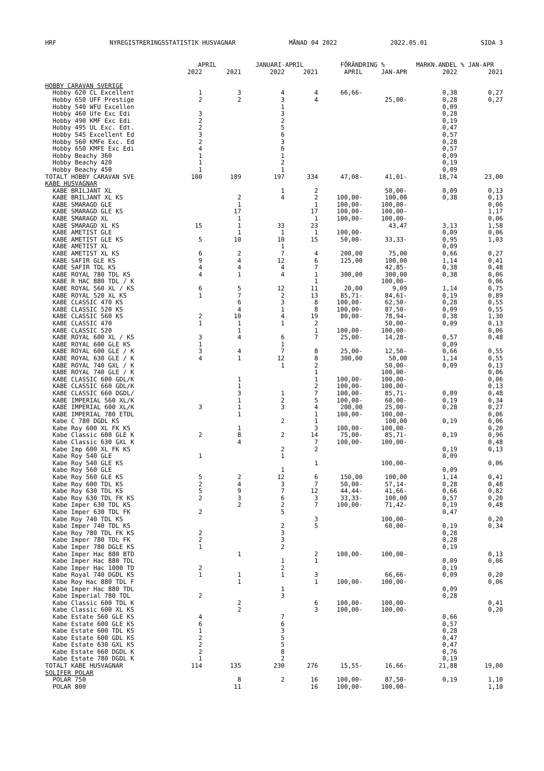HRF NYREGISTRERINGSSTATISTIK HUSVAGNAR MÅNAD 04 2022 2022.05.01 SIDA 3
| | APRIL | | JANUARI-APRIL | | FÖRÄNDRING % | | MARKN.ANDEL % JAN-APR | |
| --- | --- | --- | --- | --- | --- | --- | --- | --- |
| | 2022 | 2021 | 2022 | 2021 | APRIL | JAN-APR | 2022 | 2021 |
| HOBBY CARAVAN SVERIGE | | | | | | | | |
| Hobby 620 CL Excellent | 1 | 3 | 4 | 4 | 66,66- | | 0,38 | 0,27 |
| Hobby 650 UFF Prestige | 2 | 2 | 3 | 4 | | 25,00- | 0,28 | 0,27 |
| Hobby 540 WFU Excellen | | | 1 | | | | 0,09 | |
| Hobby 460 Ufe Exc Edi | 3 | | 3 | | | | 0,28 | |
| Hobby 490 KMF Exc Edi | 2 | | 2 | | | | 0,19 | |
| Hobby 495 UL Exc. Edt. | 2 | | 5 | | | | 0,47 | |
| Hobby 545 Excellent Ed | 3 | | 6 | | | | 0,57 | |
| Hobby 560 KMFe Exc. Ed | 2 | | 3 | | | | 0,28 | |
| Hobby 650 KMFE Exc Edi | 4 | | 6 | | | | 0,57 | |
| Hobby Beachy 360 | 1 | | 1 | | | | 0,09 | |
| Hobby Beachy 420 | 1 | | 2 | | | | 0,19 | |
| Hobby Beachy 450 | 1 | | 1 | | | | 0,09 | |
| TOTALT HOBBY CARAVAN SVE | 100 | 189 | 197 | 334 | 47,08- | 41,01- | 18,74 | 23,00 |
| KABE HUSVAGNAR | | | | | | | | |
| KABE BRILJANT XL | | | 1 | 2 | | 50,00- | 0,09 | 0,13 |
| KABE BRILJANT XL KS | | 2 | 4 | 2 | 100,00- | 100,00 | 0,38 | 0,13 |
| KABE SMARAGD GLE | | 1 | | 1 | 100,00- | 100,00- | | 0,06 |
| KABE SMARAGD GLE KS | | 17 | | 17 | 100,00- | 100,00- | | 1,17 |
| KABE SMARAGD XL | | 1 | | 1 | 100,00- | 100,00- | | 0,06 |
| KABE SMARAGD XL KS | 15 | 1 | 33 | 23 | | 43,47 | 3,13 | 1,58 |
| KABE AMETIST GLE | | 1 | 1 | 1 | 100,00- | | 0,09 | 0,06 |
| KABE AMETIST GLE KS | 5 | 10 | 10 | 15 | 50,00- | 33,33- | 0,95 | 1,03 |
| KABE AMETIST XL | | | 1 | | | | 0,09 | |
| KABE AMETIST XL KS | 6 | 2 | 7 | 4 | 200,00 | 75,00 | 0,66 | 0,27 |
| KABE SAFIR GLE KS | 9 | 4 | 12 | 6 | 125,00 | 100,00 | 1,14 | 0,41 |
| KABE SAFIR TDL KS | 4 | 4 | 4 | 7 | | 42,85- | 0,38 | 0,48 |
| KABE ROYAL 780 TDL KS | 4 | 1 | 4 | 1 | 300,00 | 300,00 | 0,38 | 0,06 |
| KABE R HAC 880 TDL / K | | | | 1 | | 100,00- | | 0,06 |
| KABE ROYAL 560 XL / KS | 6 | 5 | 12 | 11 | 20,00 | 9,09 | 1,14 | 0,75 |
| KABE ROYAL 520 XL KS | 1 | 7 | 2 | 13 | 85,71- | 84,61- | 0,19 | 0,89 |
| KABE CLASSIC 470 KS | | 6 | 3 | 8 | 100,00- | 62,50- | 0,28 | 0,55 |
| KABE CLASSIC 520 KS | | 4 | 1 | 8 | 100,00- | 87,50- | 0,09 | 0,55 |
| KABE CLASSIC 560 KS | 2 | 10 | 4 | 19 | 80,00- | 78,94- | 0,38 | 1,30 |
| KABE CLASSIC 470 | 1 | 1 | 1 | 2 | | 50,00- | 0,09 | 0,13 |
| KABE CLASSIC 520 | | 1 | | 1 | 100,00- | 100,00- | | 0,06 |
| KABE ROYAL 600 XL / KS | 3 | 4 | 6 | 7 | 25,00- | 14,28- | 0,57 | 0,48 |
| KABE ROYAL 600 GLE KS | 1 | | 1 | | | | 0,09 | |
| KABE ROYAL 600 GLE / K | 3 | 4 | 7 | 8 | 25,00- | 12,50- | 0,66 | 0,55 |
| KABE ROYAL 630 GLE / K | 4 | 1 | 12 | 8 | 300,00 | 50,00 | 1,14 | 0,55 |
| KABE ROYAL 740 GXL / K | | | 1 | 2 | | 50,00- | 0,09 | 0,13 |
| KABE ROYAL 740 GLE / K | | | | 1 | | 100,00- | | 0,06 |
| KABE CLASSIC 600 GDL/K | | 1 | | 1 | 100,00- | 100,00- | | 0,06 |
| KABE CLASSIC 660 GDL/K | | 1 | | 2 | 100,00- | 100,00- | | 0,13 |
| KABE CLASSIC 660 DGDL/ | | 3 | 1 | 7 | 100,00- | 85,71- | 0,09 | 0,48 |
| KABE IMPERIAL 560 XL/K | | 1 | 2 | 5 | 100,00- | 60,00- | 0,19 | 0,34 |
| KABE IMPERIAL 600 XL/K | 3 | 1 | 3 | 4 | 200,00 | 25,00- | 0,28 | 0,27 |
| KABE IMPERIAL 780 ETDL | | 1 | | 1 | 100,00- | 100,00- | | 0,06 |
| Kabe C 780 DGDL KS | | | 2 | 1 | | 100,00 | 0,19 | 0,06 |
| Kabe Roy 600 XL FK KS | | 1 | | 3 | 100,00- | 100,00- | | 0,20 |
| Kabe Classic 600 GLE K | 2 | 8 | 2 | 14 | 75,00- | 85,71- | 0,19 | 0,96 |
| Kabe Classic 630 GXL K | | 4 | | 7 | 100,00- | 100,00- | | 0,48 |
| Kabe Imp 600 XL FK KS | | | 2 | 2 | | | 0,19 | 0,13 |
| Kabe Roy 540 GLE | 1 | | 1 | | | | 0,09 | |
| Kabe Roy 540 GLE KS | | | | 1 | | 100,00- | | 0,06 |
| Kabe Roy 560 GLE | | | 1 | | | | 0,09 | |
| Kabe Roy 560 GLE KS | 5 | 2 | 12 | 6 | 150,00 | 100,00 | 1,14 | 0,41 |
| Kabe Roy 600 TDL KS | 2 | 4 | 3 | 7 | 50,00- | 57,14- | 0,28 | 0,48 |
| Kabe Roy 630 TDL KS | 5 | 9 | 7 | 12 | 44,44- | 41,66- | 0,66 | 0,82 |
| Kabe Roy 630 TDL FK KS | 2 | 3 | 6 | 3 | 33,33- | 100,00 | 0,57 | 0,20 |
| Kabe Imper 630 TDL KS | | 2 | 2 | 7 | 100,00- | 71,42- | 0,19 | 0,48 |
| Kabe Imper 630 TDL FK | 2 | | 5 | | | | 0,47 | |
| Kabe Roy 740 TDL KS | | | | 3 | | 100,00- | | 0,20 |
| Kabe Imper 740 TDL KS | | | 2 | 5 | | 60,00- | 0,19 | 0,34 |
| Kabe Roy 780 TDL FK KS | 2 | | 3 | | | | 0,28 | |
| Kabe Imper 780 TDL FK | 2 | | 3 | | | | 0,28 | |
| Kabe Imper 780 DGLE KS | 1 | | 2 | | | | 0,19 | |
| Kabe Imper Hac 880 BTD | | 1 | | 2 | 100,00- | 100,00- | | 0,13 |
| Kabe Imper Hac 880 TDL | | | 1 | 1 | | | 0,09 | 0,06 |
| Kabe Imper Hac 1000 TD | 2 | | 2 | | | | 0,19 | |
| Kabe Royal 740 DGDL KS | 1 | 1 | 1 | 3 | | 66,66- | 0,09 | 0,20 |
| Kabe Roy Hac 880 TDL F | | 1 | | 1 | 100,00- | 100,00- | | 0,06 |
| Kabe Imper Hac 880 TDL | | | 1 | | | | 0,09 | |
| Kabe Imperial 780 TDL | 2 | | 3 | | | | 0,28 | |
| Kabe Classic 600 TDL K | | 2 | | 6 | 100,00- | 100,00- | | 0,41 |
| Kabe Classic 600 XL KS | | 2 | | 3 | 100,00- | 100,00- | | 0,20 |
| Kabe Estate 560 GLE KS | 4 | | 7 | | | | 0,66 | |
| Kabe Estate 600 GLE KS | 6 | | 6 | | | | 0,57 | |
| Kabe Estate 600 TDL KS | 1 | | 3 | | | | 0,28 | |
| Kabe Estate 600 GDL KS | 2 | | 5 | | | | 0,47 | |
| Kabe Estate 630 GXL KS | 2 | | 5 | | | | 0,47 | |
| Kabe Estate 660 DGDL K | 2 | | 8 | | | | 0,76 | |
| Kabe Estate 780 DGDL K | 1 | | 2 | | | | 0,19 | |
| TOTALT KABE HUSVAGNAR | 114 | 135 | 230 | 276 | 15,55- | 16,66- | 21,88 | 19,00 |
| SOLIFER POLAR | | | | | | | | |
| POLAR 750 | | 8 | 2 | 16 | 100,00- | 87,50- | 0,19 | 1,10 |
| POLAR 800 | | 11 | | 16 | 100,00- | 100,00- | | 1,10 |